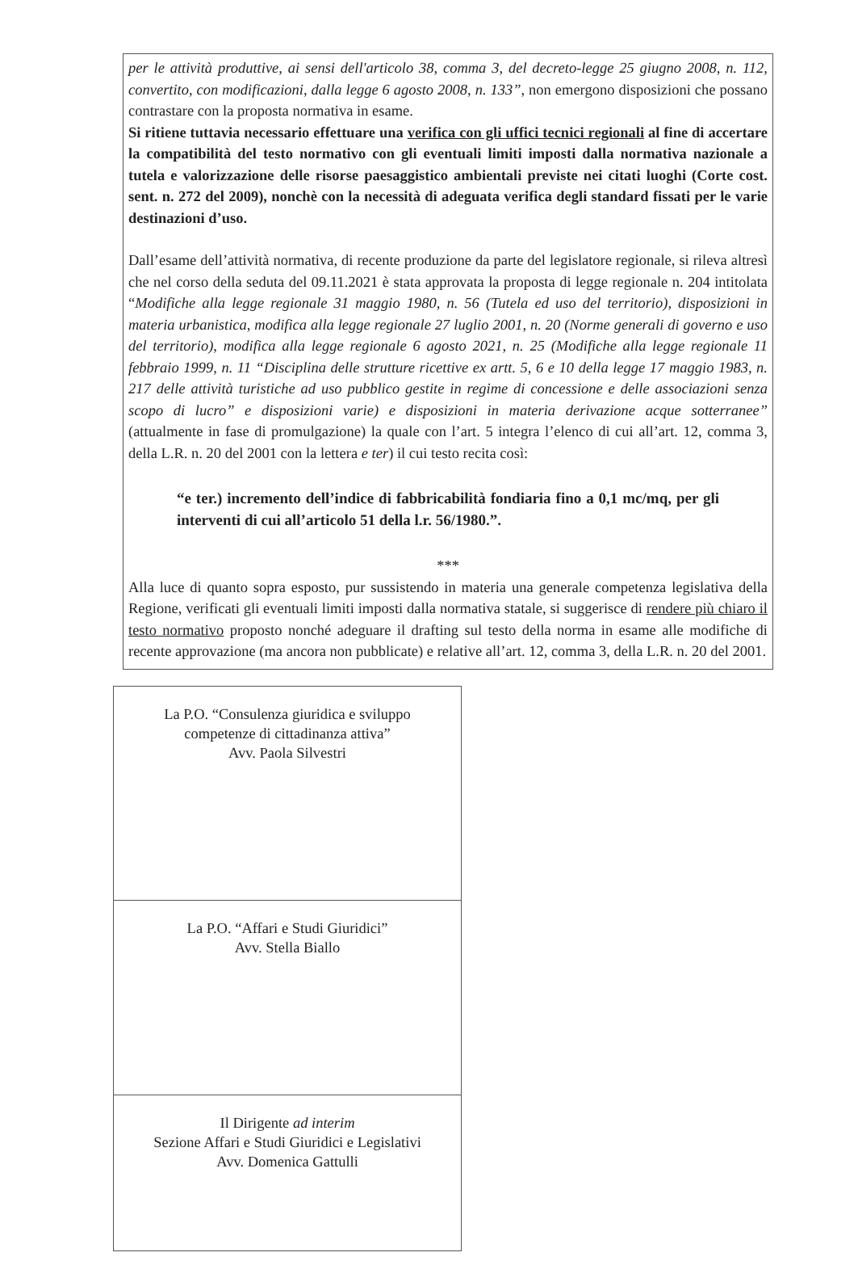per le attività produttive, ai sensi dell'articolo 38, comma 3, del decreto-legge 25 giugno 2008, n. 112, convertito, con modificazioni, dalla legge 6 agosto 2008, n. 133”, non emergono disposizioni che possano contrastare con la proposta normativa in esame.
Si ritiene tuttavia necessario effettuare una verifica con gli uffici tecnici regionali al fine di accertare la compatibilità del testo normativo con gli eventuali limiti imposti dalla normativa nazionale a tutela e valorizzazione delle risorse paesaggistico ambientali previste nei citati luoghi (Corte cost. sent. n. 272 del 2009), nonchè con la necessità di adeguata verifica degli standard fissati per le varie destinazioni d’uso.
Dall’esame dell’attività normativa, di recente produzione da parte del legislatore regionale, si rileva altresì che nel corso della seduta del 09.11.2021 è stata approvata la proposta di legge regionale n. 204 intitolata “Modifiche alla legge regionale 31 maggio 1980, n. 56 (Tutela ed uso del territorio), disposizioni in materia urbanistica, modifica alla legge regionale 27 luglio 2001, n. 20 (Norme generali di governo e uso del territorio), modifica alla legge regionale 6 agosto 2021, n. 25 (Modifiche alla legge regionale 11 febbraio 1999, n. 11 “Disciplina delle strutture ricettive ex artt. 5, 6 e 10 della legge 17 maggio 1983, n. 217 delle attività turistiche ad uso pubblico gestite in regime di concessione e delle associazioni senza scopo di lucro” e disposizioni varie) e disposizioni in materia derivazione acque sotterranee” (attualmente in fase di promulgazione) la quale con l’art. 5 integra l’elenco di cui all’art. 12, comma 3, della L.R. n. 20 del 2001 con la lettera e ter) il cui testo recita così:
“e ter.) incremento dell’indice di fabbricabilità fondiaria fino a 0,1 mc/mq, per gli interventi di cui all’articolo 51 della l.r. 56/1980.”.
***
Alla luce di quanto sopra esposto, pur sussistendo in materia una generale competenza legislativa della Regione, verificati gli eventuali limiti imposti dalla normativa statale, si suggerisce di rendere più chiaro il testo normativo proposto nonché adeguare il drafting sul testo della norma in esame alle modifiche di recente approvazione (ma ancora non pubblicate) e relative all’art. 12, comma 3, della L.R. n. 20 del 2001.
La P.O. “Consulenza giuridica e sviluppo
competenze di cittadinanza attiva”
Avv. Paola Silvestri
La P.O. “Affari e Studi Giuridici”
Avv. Stella Biallo
Il Dirigente ad interim
Sezione Affari e Studi Giuridici e Legislativi
Avv. Domenica Gattulli